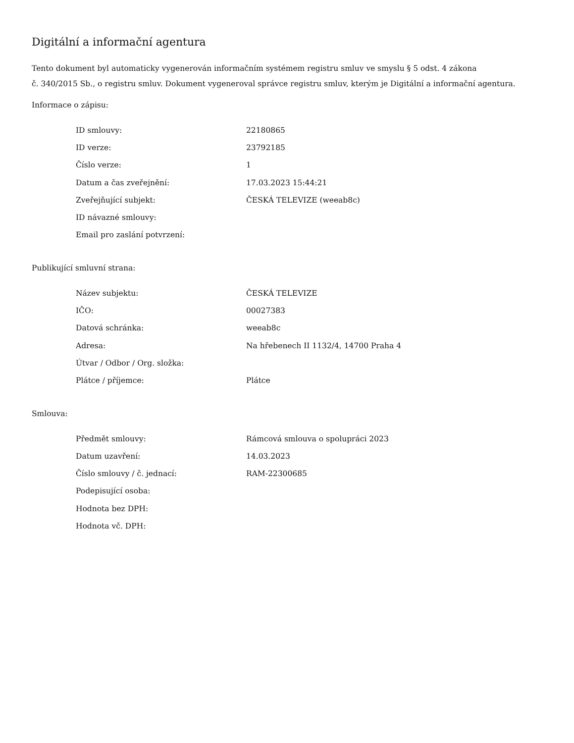Digitální a informační agentura
Tento dokument byl automaticky vygenerován informačním systémem registru smluv ve smyslu § 5 odst. 4 zákona
č. 340/2015 Sb., o registru smluv. Dokument vygeneroval správce registru smluv, kterým je Digitální a informační agentura.
Informace o zápisu:
| ID smlouvy: | 22180865 |
| ID verze: | 23792185 |
| Číslo verze: | 1 |
| Datum a čas zveřejnění: | 17.03.2023 15:44:21 |
| Zveřejňující subjekt: | ČESKÁ TELEVIZE (weeab8c) |
| ID návazné smlouvy: | |
| Email pro zaslání potvrzení: | |
Publikující smluvní strana:
| Název subjektu: | ČESKÁ TELEVIZE |
| IČO: | 00027383 |
| Datová schránka: | weeab8c |
| Adresa: | Na hřebenech II 1132/4, 14700 Praha 4 |
| Útvar / Odbor / Org. složka: | |
| Plátce / příjemce: | Plátce |
Smlouva:
| Předmět smlouvy: | Rámcová smlouva o spolupráci 2023 |
| Datum uzavření: | 14.03.2023 |
| Číslo smlouvy / č. jednací: | RAM-22300685 |
| Podepisující osoba: | |
| Hodnota bez DPH: | |
| Hodnota vč. DPH: | |